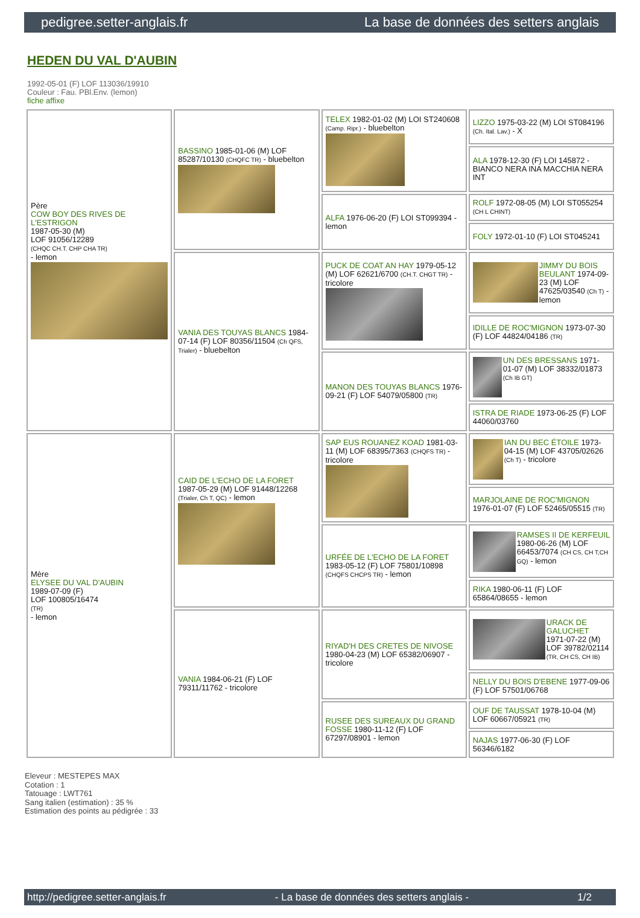pedigree.setter-anglais.fr La base de données des setters anglais
HEDEN DU VAL D'AUBIN
1992-05-01 (F) LOF 113036/19910
Couleur : Fau. PBl.Env. (lemon)
fiche affixe
| Père COW BOY DES RIVES DE L'ESTRIGON 1987-05-30 (M) LOF 91056/12289 (CHQC CH.T. CHP CHA TR) - lemon | BASSINO 1985-01-06 (M) LOF 85287/10130 (CHQFC TR) - bluebelton | TELEX 1982-01-02 (M) LOI ST240608 (Camp. Ripr.) - bluebelton | LIZZO 1975-03-22 (M) LOI ST084196 (Ch. Ital. Lav.) - X |
| | | | ALA 1978-12-30 (F) LOI 145872 - BIANCO NERA INA MACCHIA NERA INT |
| | | ALFA 1976-06-20 (F) LOI ST099394 - lemon | ROLF 1972-08-05 (M) LOI ST055254 (CH L CHINT) |
| | | | FOLY 1972-01-10 (F) LOI ST045241 |
| | VANIA DES TOUYAS BLANCS 1984-07-14 (F) LOF 80356/11504 (Ch QFS, Trialer) - bluebelton | PUCK DE COAT AN HAY 1979-05-12 (M) LOF 62621/6700 (CH.T. CHGT TR) - tricolore | JIMMY DU BOIS BEULANT 1974-09-23 (M) LOF 47625/03540 (Ch T) - lemon |
| | | | IDILLE DE ROC'MIGNON 1973-07-30 (F) LOF 44824/04186 (TR) |
| | | MANON DES TOUYAS BLANCS 1976-09-21 (F) LOF 54079/05800 (TR) | UN DES BRESSANS 1971-01-07 (M) LOF 38332/01873 (Ch IB GT) |
| | | | ISTRA DE RIADE 1973-06-25 (F) LOF 44060/03760 |
| Mère ELYSEE DU VAL D'AUBIN 1989-07-09 (F) LOF 100805/16474 (TR) - lemon | CAID DE L'ECHO DE LA FORET 1987-05-29 (M) LOF 91448/12268 (Trialer, Ch T, QC) - lemon | SAP EUS ROUANEZ KOAD 1981-03-11 (M) LOF 68395/7363 (CHQFS TR) - tricolore | IAN DU BEC ÉTOILE 1973-04-15 (M) LOF 43705/02626 (Ch T) - tricolore |
| | | | MARJOLAINE DE ROC'MIGNON 1976-01-07 (F) LOF 52465/05515 (TR) |
| | | URFÉE DE L'ECHO DE LA FORET 1983-05-12 (F) LOF 75801/10898 (CHQFS CHCPS TR) - lemon | RAMSES II DE KERFEUIL 1980-06-26 (M) LOF 66453/7074 (CH CS, CH T,CH GQ) - lemon |
| | | | RIKA 1980-06-11 (F) LOF 65864/08655 - lemon |
| | VANIA 1984-06-21 (F) LOF 79311/11762 - tricolore | RIYAD'H DES CRETES DE NIVOSE 1980-04-23 (M) LOF 65382/06907 - tricolore | URACK DE GALUCHET 1971-07-22 (M) LOF 39782/02114 (TR, CH CS, CH IB) |
| | | | NELLY DU BOIS D'EBENE 1977-09-06 (F) LOF 57501/06768 |
| | | RUSEE DES SUREAUX DU GRAND FOSSE 1980-11-12 (F) LOF 67297/08901 - lemon | OUF DE TAUSSAT 1978-10-04 (M) LOF 60667/05921 (TR) |
| | | | NAJAS 1977-06-30 (F) LOF 56346/6182 |
Eleveur : MESTEPES MAX
Cotation : 1
Tatouage : LWT761
Sang italien (estimation) : 35 %
Estimation des points au pédigrée : 33
http://pedigree.setter-anglais.fr - La base de données des setters anglais - 1/2